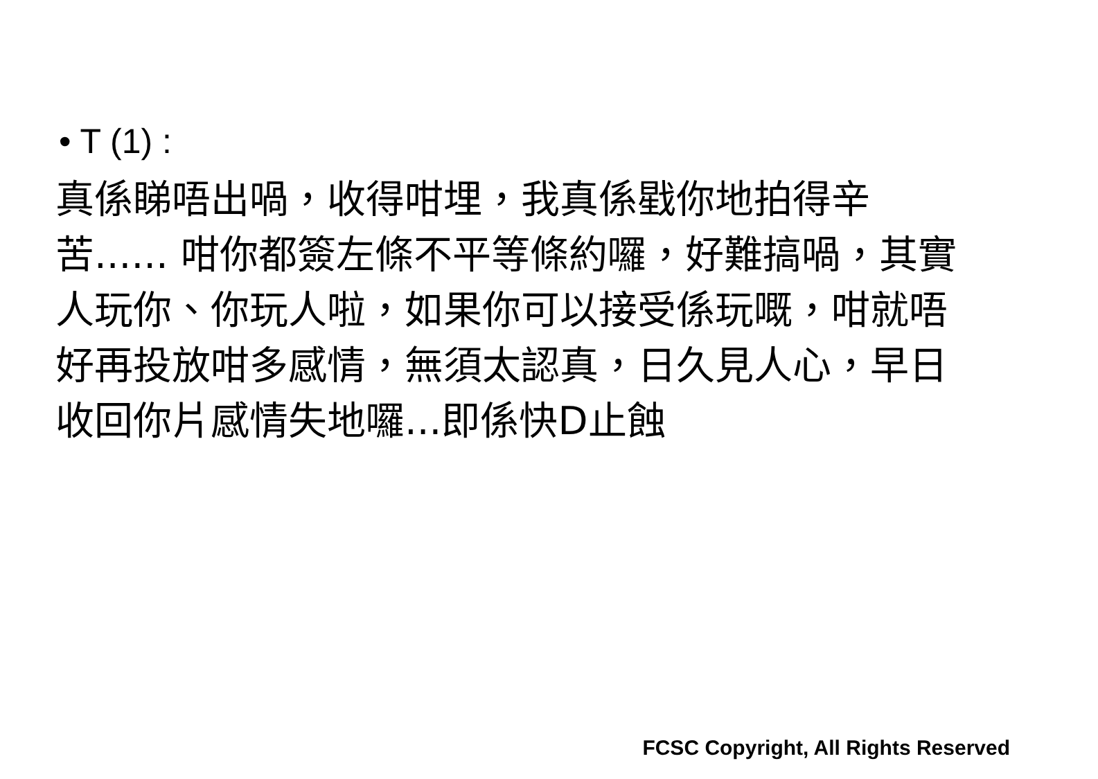• T (1) :
真係睇唔出喎，收得咁埋，我真係戥你地拍得辛苦...... 咁你都簽左條不平等條約囉，好難搞喎，其實人玩你、你玩人啦，如果你可以接受係玩嘅，咁就唔好再投放咁多感情，無須太認真，日久見人心，早日收回你片感情失地囉...即係快D止蝕
FCSC Copyright, All Rights Reserved